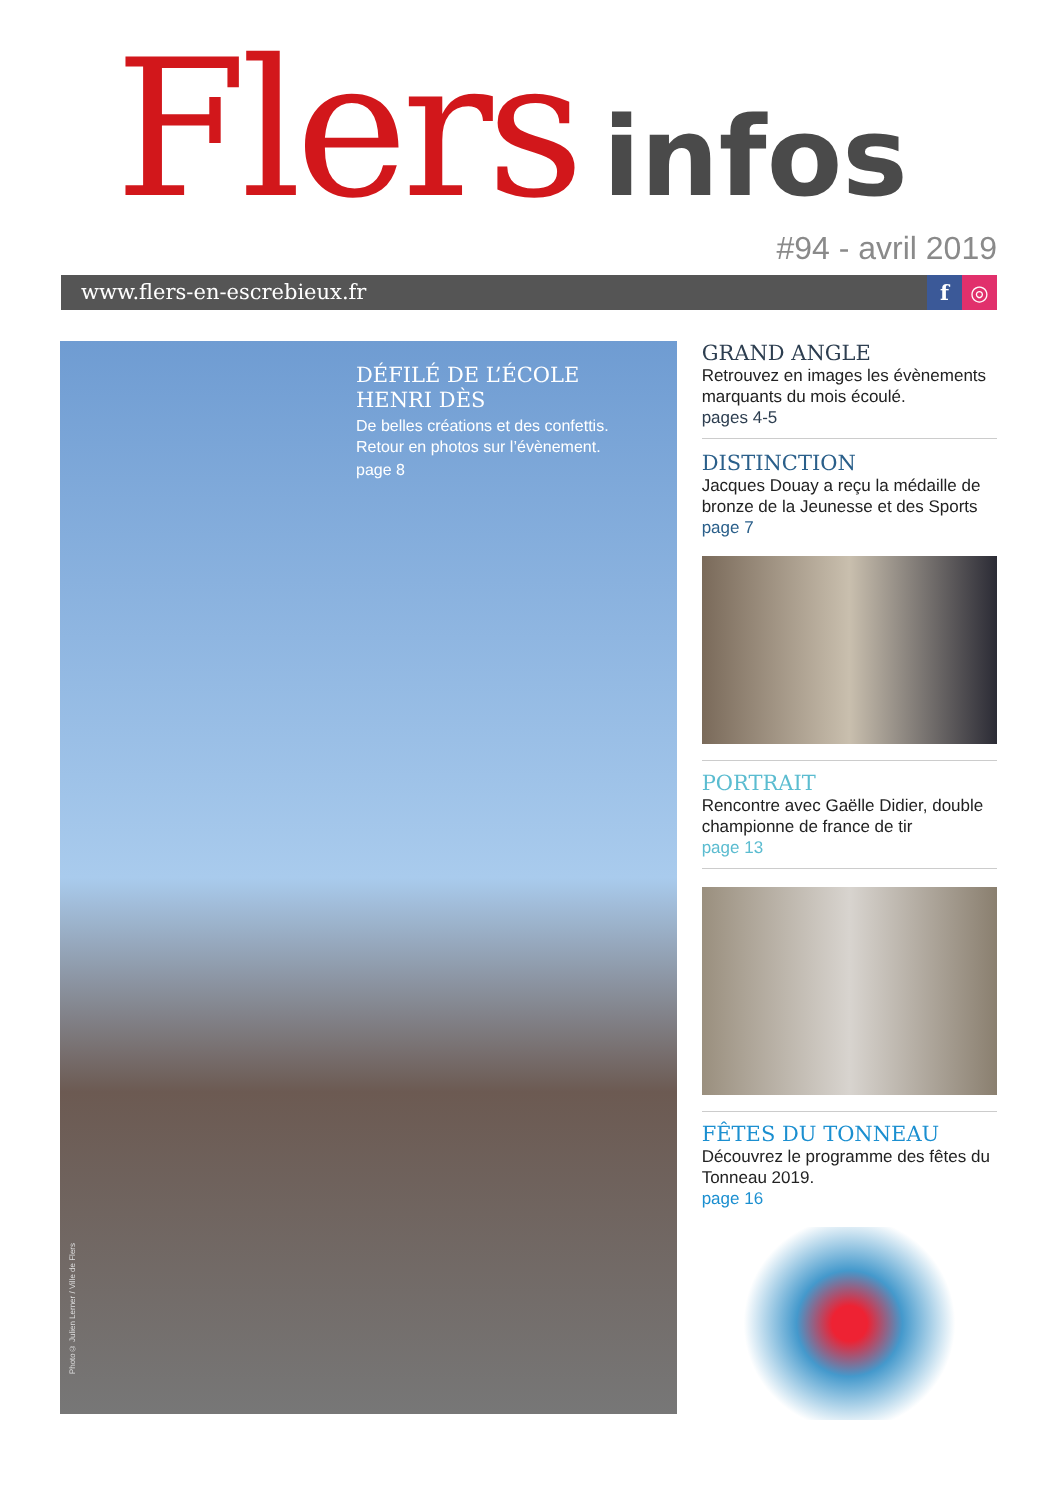Flers infos
#94 - avril 2019
www.flers-en-escrebieux.fr f ◎
DÉFILÉ DE L’ÉCOLE
HENRI DÈS
De belles créations et des confettis.
Retour en photos sur l’évènement.
page 8
Photo© Julien Lerner / Ville de Flers
GRAND ANGLE
Retrouvez en images les évènements marquants du mois écoulé.
pages 4-5
DISTINCTION
Jacques Douay a reçu la médaille de bronze de la Jeunesse et des Sports
page 7
PORTRAIT
Rencontre avec Gaëlle Didier, double championne de france de tir
page 13
FÊTES DU TONNEAU
Découvrez le programme des fêtes du Tonneau 2019.
page 16